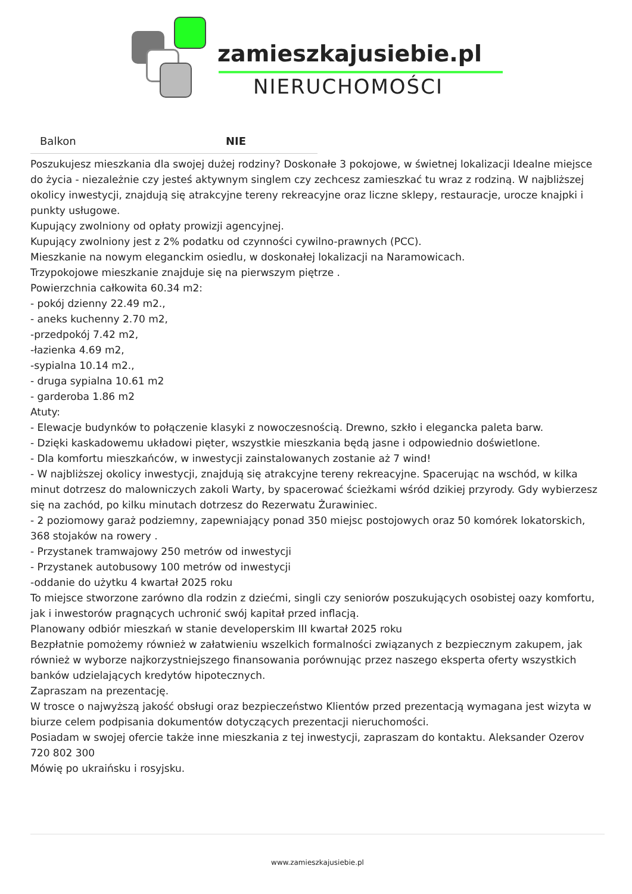zamieszkajusiebie.pl
NIERUCHOMOŚCI
| Balkon | NIE |
Poszukujesz mieszkania dla swojej dużej rodziny? Doskonałe 3 pokojowe, w świetnej lokalizacji Idealne miejsce do życia - niezależnie czy jesteś aktywnym singlem czy zechcesz zamieszkać tu wraz z rodziną. W najbliższej okolicy inwestycji, znajdują się atrakcyjne tereny rekreacyjne oraz liczne sklepy, restauracje, urocze knajpki i punkty usługowe.
Kupujący zwolniony od opłaty prowizji agencyjnej.
Kupujący zwolniony jest z 2% podatku od czynności cywilno-prawnych (PCC).
Mieszkanie na nowym eleganckim osiedlu, w doskonałej lokalizacji na Naramowicach.
Trzypokojowe mieszkanie znajduje się na pierwszym piętrze .
Powierzchnia całkowita 60.34 m2:
- pokój dzienny 22.49 m2.,
- aneks kuchenny 2.70 m2,
-przedpokój 7.42 m2,
-łazienka 4.69 m2,
-sypialna 10.14 m2.,
- druga sypialna 10.61 m2
- garderoba 1.86 m2
Atuty:
- Elewacje budynków to połączenie klasyki z nowoczesnością. Drewno, szkło i elegancka paleta barw.
- Dzięki kaskadowemu układowi pięter, wszystkie mieszkania będą jasne i odpowiednio doświetlone.
- Dla komfortu mieszkańców, w inwestycji zainstalowanych zostanie aż 7 wind!
- W najbliższej okolicy inwestycji, znajdują się atrakcyjne tereny rekreacyjne. Spacerując na wschód, w kilka minut dotrzesz do malowniczych zakoli Warty, by spacerować ścieżkami wśród dzikiej przyrody. Gdy wybierzesz się na zachód, po kilku minutach dotrzesz do Rezerwatu Żurawiniec.
- 2 poziomowy garaż podziemny, zapewniający ponad 350 miejsc postojowych oraz 50 komórek lokatorskich, 368 stojaków na rowery .
- Przystanek tramwajowy 250 metrów od inwestycji
- Przystanek autobusowy 100 metrów od inwestycji
-oddanie do użytku 4 kwartał 2025 roku
To miejsce stworzone zarówno dla rodzin z dziećmi, singli czy seniorów poszukujących osobistej oazy komfortu, jak i inwestorów pragnących uchronić swój kapitał przed inflacją.
Planowany odbiór mieszkań w stanie developerskim III kwartał 2025 roku
Bezpłatnie pomożemy również w załatwieniu wszelkich formalności związanych z bezpiecznym zakupem, jak również w wyborze najkorzystniejszego finansowania porównując przez naszego eksperta oferty wszystkich banków udzielających kredytów hipotecznych.
Zapraszam na prezentację.
W trosce o najwyższą jakość obsługi oraz bezpieczeństwo Klientów przed prezentacją wymagana jest wizyta w biurze celem podpisania dokumentów dotyczących prezentacji nieruchomości.
Posiadam w swojej ofercie także inne mieszkania z tej inwestycji, zapraszam do kontaktu. Aleksander Ozerov 720 802 300
Mówię po ukraińsku i rosyjsku.
www.zamieszkajusiebie.pl